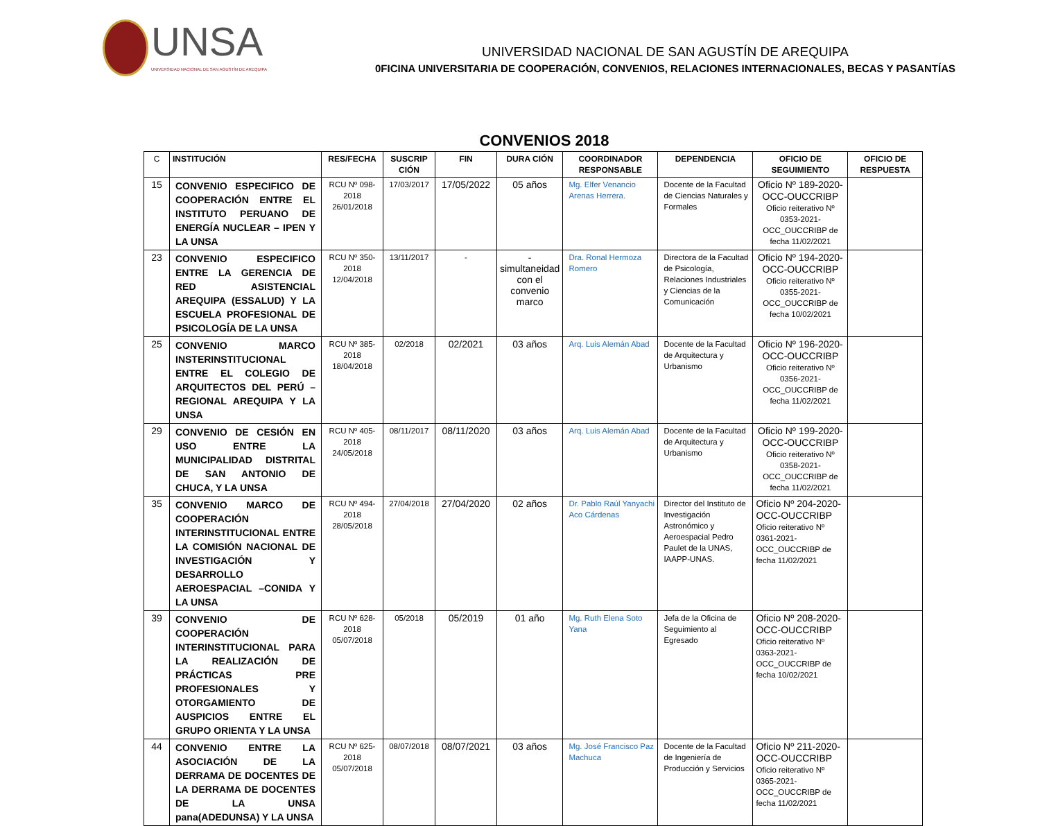UNSA
UNIVERSIDAD NACIONAL DE SAN AGUSTÍN DE AREQUIPA
UNIVERSIDAD NACIONAL DE SAN AGUSTÍN DE AREQUIPA
0FICINA UNIVERSITARIA DE COOPERACIÓN, CONVENIOS, RELACIONES INTERNACIONALES, BECAS Y PASANTÍAS
CONVENIOS 2018
| C | INSTITUCIÓN | RES/FECHA | SUSCRIP CIÓN | FIN | DURA CIÓN | COORDINADOR RESPONSABLE | DEPENDENCIA | OFICIO DE SEGUIMIENTO | OFICIO DE RESPUESTA |
| --- | --- | --- | --- | --- | --- | --- | --- | --- | --- |
| 15 | CONVENIO ESPECIFICO DE COOPERACIÓN ENTRE EL INSTITUTO PERUANO DE ENERGÍA NUCLEAR – IPEN Y LA UNSA | RCU Nº 098-2018 26/01/2018 | 17/03/2017 | 17/05/2022 | 05 años | Mg. Elfer Venancio Arenas Herrera. | Docente de la Facultad de Ciencias Naturales y Formales | Oficio Nº 189-2020-OCC-OUCCRIBP Oficio reiterativo Nº 0353-2021-OCC_OUCCRIBP de fecha 11/02/2021 | |
| 23 | CONVENIO ESPECIFICO ENTRE LA GERENCIA DE RED ASISTENCIAL AREQUIPA (ESSALUD) Y LA ESCUELA PROFESIONAL DE PSICOLOGÍA DE LA UNSA | RCU Nº 350-2018 12/04/2018 | 13/11/2017 | - | - simultaneidad con el convenio marco | Dra. Ronal Hermoza Romero | Directora de la Facultad de Psicología, Relaciones Industriales y Ciencias de la Comunicación | Oficio Nº 194-2020-OCC-OUCCRIBP Oficio reiterativo Nº 0355-2021-OCC_OUCCRIBP de fecha 10/02/2021 | |
| 25 | CONVENIO MARCO INSTERINSTITUCIONAL ENTRE EL COLEGIO DE ARQUITECTOS DEL PERÚ – REGIONAL AREQUIPA Y LA UNSA | RCU Nº 385-2018 18/04/2018 | 02/2018 | 02/2021 | 03 años | Arq. Luis Alemán Abad | Docente de la Facultad de Arquitectura y Urbanismo | Oficio Nº 196-2020-OCC-OUCCRIBP Oficio reiterativo Nº 0356-2021-OCC_OUCCRIBP de fecha 11/02/2021 | |
| 29 | CONVENIO DE CESIÓN EN USO ENTRE LA MUNICIPALIDAD DISTRITAL DE SAN ANTONIO DE CHUCA, Y LA UNSA | RCU Nº 405-2018 24/05/2018 | 08/11/2017 | 08/11/2020 | 03 años | Arq. Luis Alemán Abad | Docente de la Facultad de Arquitectura y Urbanismo | Oficio Nº 199-2020-OCC-OUCCRIBP Oficio reiterativo Nº 0358-2021-OCC_OUCCRIBP de fecha 11/02/2021 | |
| 35 | CONVENIO MARCO DE COOPERACIÓN INTERINSTITUCIONAL ENTRE LA COMISIÓN NACIONAL DE INVESTIGACIÓN Y DESARROLLO AEROESPACIAL –CONIDA Y LA UNSA | RCU Nº 494-2018 28/05/2018 | 27/04/2018 | 27/04/2020 | 02 años | Dr. Pablo Raúl Yanyachi Aco Cárdenas | Director del Instituto de Investigación Astronómico y Aeroespacial Pedro Paulet de la UNAS, IAAPP-UNAS. | Oficio Nº 204-2020-OCC-OUCCRIBP Oficio reiterativo Nº 0361-2021-OCC_OUCCRIBP de fecha 11/02/2021 | |
| 39 | CONVENIO DE COOPERACIÓN INTERINSTITUCIONAL PARA LA REALIZACIÓN DE PRÁCTICAS PRE PROFESIONALES Y OTORGAMIENTO DE AUSPICIOS ENTRE EL GRUPO ORIENTA Y LA UNSA | RCU Nº 628-2018 05/07/2018 | 05/2018 | 05/2019 | 01 año | Mg. Ruth Elena Soto Yana | Jefa de la Oficina de Seguimiento al Egresado | Oficio Nº 208-2020-OCC-OUCCRIBP Oficio reiterativo Nº 0363-2021-OCC_OUCCRIBP de fecha 10/02/2021 | |
| 44 | CONVENIO ENTRE LA ASOCIACIÓN DE LA DERRAMA DE DOCENTES DE LA DERRAMA DE DOCENTES DE LA UNSA pana(ADEDUNSA) Y LA UNSA | RCU Nº 625-2018 05/07/2018 | 08/07/2018 | 08/07/2021 | 03 años | Mg. José Francisco Paz Machuca | Docente de la Facultad de Ingeniería de Producción y Servicios | Oficio Nº 211-2020-OCC-OUCCRIBP Oficio reiterativo Nº 0365-2021-OCC_OUCCRIBP de fecha 11/02/2021 | |